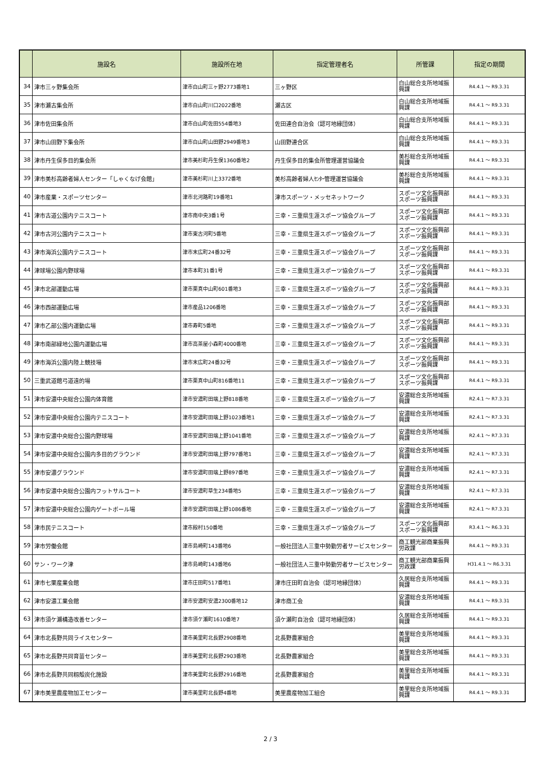| | 施設名 | 施設所在地 | 指定管理者名 | 所管課 | 指定の期間 |
| --- | --- | --- | --- | --- | --- |
| 34 | 津市三ヶ野集会所 | 津市白山町三ヶ野2773番地1 | 三ヶ野区 | 白山総合支所地域振興課 | R4.4.1 ～ R9.3.31 |
| 35 | 津市瀬古集会所 | 津市白山町川口2022番地 | 瀬古区 | 白山総合支所地域振興課 | R4.4.1 ～ R9.3.31 |
| 36 | 津市佐田集会所 | 津市白山町佐田554番地3 | 佐田連合自治会（認可地縁団体） | 白山総合支所地域振興課 | R4.4.1 ～ R9.3.31 |
| 37 | 津市山田野下集会所 | 津市白山町山田野2949番地3 | 山田野連合区 | 白山総合支所地域振興課 | R4.4.1 ～ R9.3.31 |
| 38 | 津市丹生俣多目的集会所 | 津市美杉町丹生俣1360番地2 | 丹生俣多目的集会所管理運営協議会 | 美杉総合支所地域振興課 | R4.4.1 ～ R9.3.31 |
| 39 | 津市美杉高齢者婦人センター「しゃくなげ会館」 | 津市美杉町川上3372番地 | 美杉高齢者婦人ｾﾝﾀｰ管理運営協議会 | 美杉総合支所地域振興課 | R4.4.1 ～ R9.3.31 |
| 40 | 津市産業・スポーツセンター | 津市北河路町19番地1 | 津市スポーツ・メッセネットワーク | スポーツ文化振興部スポーツ振興課 | R4.4.1 ～ R9.3.31 |
| 41 | 津市古道公園内テニスコート | 津市南中央3番1号 | 三幸・三重県生涯スポーツ協会グループ | スポーツ文化振興部スポーツ振興課 | R4.4.1 ～ R9.3.31 |
| 42 | 津市古河公園内テニスコート | 津市東古河町5番地 | 三幸・三重県生涯スポーツ協会グループ | スポーツ文化振興部スポーツ振興課 | R4.4.1 ～ R9.3.31 |
| 43 | 津市海浜公園内テニスコート | 津市末広町24番32号 | 三幸・三重県生涯スポーツ協会グループ | スポーツ文化振興部スポーツ振興課 | R4.4.1 ～ R9.3.31 |
| 44 | 津球場公園内野球場 | 津市本町31番1号 | 三幸・三重県生涯スポーツ協会グループ | スポーツ文化振興部スポーツ振興課 | R4.4.1 ～ R9.3.31 |
| 45 | 津市北部運動広場 | 津市栗真中山町601番地3 | 三幸・三重県生涯スポーツ協会グループ | スポーツ文化振興部スポーツ振興課 | R4.4.1 ～ R9.3.31 |
| 46 | 津市西部運動広場 | 津市産品1206番地 | 三幸・三重県生涯スポーツ協会グループ | スポーツ文化振興部スポーツ振興課 | R4.4.1 ～ R9.3.31 |
| 47 | 津市乙部公園内運動広場 | 津市寿町5番地 | 三幸・三重県生涯スポーツ協会グループ | スポーツ文化振興部スポーツ振興課 | R4.4.1 ～ R9.3.31 |
| 48 | 津市南部緑地公園内運動広場 | 津市高茶屋小森町4000番地 | 三幸・三重県生涯スポーツ協会グループ | スポーツ文化振興部スポーツ振興課 | R4.4.1 ～ R9.3.31 |
| 49 | 津市海浜公園内陸上競技場 | 津市末広町24番32号 | 三幸・三重県生涯スポーツ協会グループ | スポーツ文化振興部スポーツ振興課 | R4.4.1 ～ R9.3.31 |
| 50 | 三重武道館弓道遠的場 | 津市栗真中山町816番地11 | 三幸・三重県生涯スポーツ協会グループ | スポーツ文化振興部スポーツ振興課 | R4.4.1 ～ R9.3.31 |
| 51 | 津市安濃中央総合公園内体育館 | 津市安濃町田端上野818番地 | 三幸・三重県生涯スポーツ協会グループ | 安濃総合支所地域振興課 | R2.4.1 ～ R7.3.31 |
| 52 | 津市安濃中央総合公園内テニスコート | 津市安濃町田端上野1023番地1 | 三幸・三重県生涯スポーツ協会グループ | 安濃総合支所地域振興課 | R2.4.1 ～ R7.3.31 |
| 53 | 津市安濃中央総合公園内野球場 | 津市安濃町田端上野1041番地 | 三幸・三重県生涯スポーツ協会グループ | 安濃総合支所地域振興課 | R2.4.1 ～ R7.3.31 |
| 54 | 津市安濃中央総合公園内多目的グラウンド | 津市安濃町田端上野797番地1 | 三幸・三重県生涯スポーツ協会グループ | 安濃総合支所地域振興課 | R2.4.1 ～ R7.3.31 |
| 55 | 津市安濃グラウンド | 津市安濃町田端上野897番地 | 三幸・三重県生涯スポーツ協会グループ | 安濃総合支所地域振興課 | R2.4.1 ～ R7.3.31 |
| 56 | 津市安濃中央総合公園内フットサルコート | 津市安濃町草生234番地5 | 三幸・三重県生涯スポーツ協会グループ | 安濃総合支所地域振興課 | R2.4.1 ～ R7.3.31 |
| 57 | 津市安濃中央総合公園内ゲートボール場 | 津市安濃町田端上野1086番地 | 三幸・三重県生涯スポーツ協会グループ | 安濃総合支所地域振興課 | R2.4.1 ～ R7.3.31 |
| 58 | 津市民テニスコート | 津市殿村150番地 | 三幸・三重県生涯スポーツ協会グループ | スポーツ文化振興部スポーツ振興課 | R3.4.1 ～ R6.3.31 |
| 59 | 津市労働会館 | 津市島崎町143番地6 | 一般社団法人三重中勢勤労者サービスセンター | 商工観光部商業振興労政課 | R4.4.1 ～ R9.3.31 |
| 60 | サン・ワーク津 | 津市島崎町143番地6 | 一般社団法人三重中勢勤労者サービスセンター | 商工観光部商業振興労政課 | H31.4.1 ～ R6.3.31 |
| 61 | 津市七栗産業会館 | 津市庄田町517番地1 | 津市庄田町自治会（認可地縁団体） | 久居総合支所地域振興課 | R4.4.1 ～ R9.3.31 |
| 62 | 津市安濃工業会館 | 津市安濃町安濃2300番地12 | 津市商工会 | 安濃総合支所地域振興課 | R4.4.1 ～ R9.3.31 |
| 63 | 津市須ケ瀬構造改善センター | 津市須ケ瀬町1610番地7 | 須ケ瀬町自治会（認可地縁団体） | 久居総合支所地域振興課 | R4.4.1 ～ R9.3.31 |
| 64 | 津市北長野共同ライスセンター | 津市美里町北長野2908番地 | 北長野農家組合 | 美里総合支所地域振興課 | R4.4.1 ～ R9.3.31 |
| 65 | 津市北長野共同育苗センター | 津市美里町北長野2903番地 | 北長野農家組合 | 美里総合支所地域振興課 | R4.4.1 ～ R9.3.31 |
| 66 | 津市北長野共同籾殻炭化施設 | 津市美里町北長野2916番地 | 北長野農家組合 | 美里総合支所地域振興課 | R4.4.1 ～ R9.3.31 |
| 67 | 津市美里農産物加工センター | 津市美里町北長野4番地 | 美里農産物加工組合 | 美里総合支所地域振興課 | R4.4.1 ～ R9.3.31 |
2 / 3